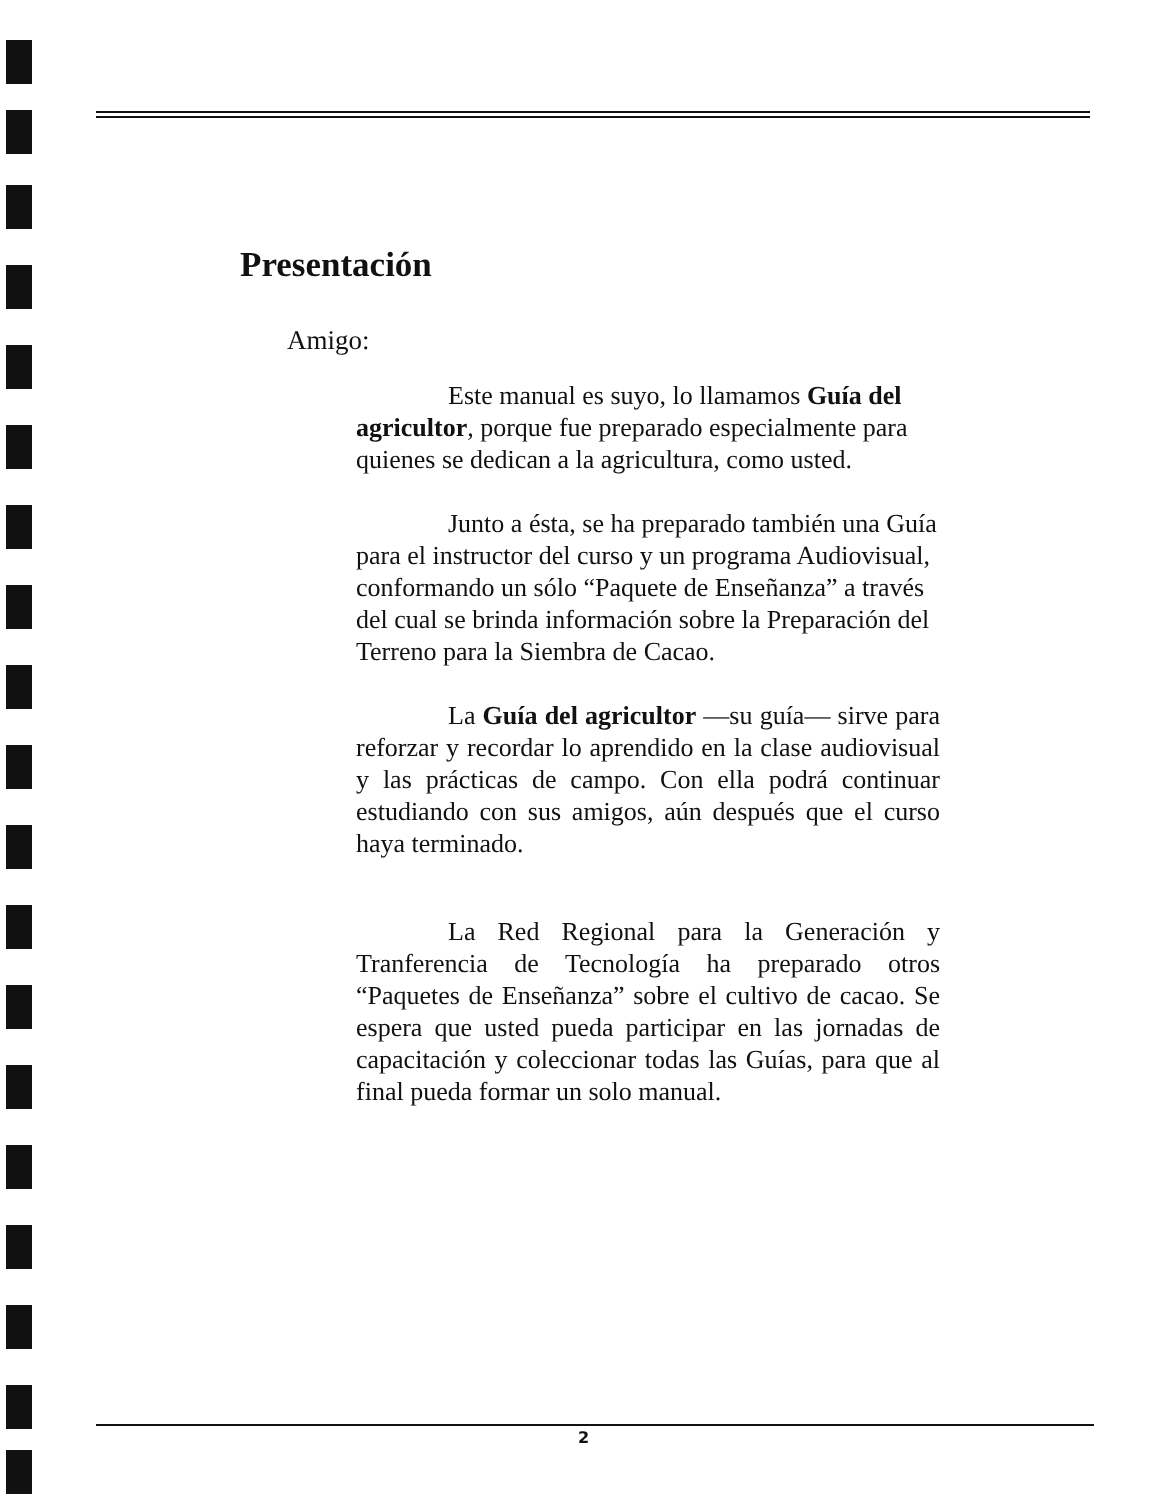Presentación
Amigo:
Este manual es suyo, lo llamamos Guía del agricultor, porque fue preparado especialmente para quienes se dedican a la agricultura, como usted.
Junto a ésta, se ha preparado también una Guía para el instructor del curso y un programa Audiovisual, conformando un sólo “Paquete de Enseñanza” a través del cual se brinda información sobre la Preparación del Terreno para la Siembra de Cacao.
La Guía del agricultor —su guía— sirve para reforzar y recordar lo aprendido en la clase audiovisual y las prácticas de campo. Con ella podrá continuar estudiando con sus amigos, aún después que el curso haya terminado.
La Red Regional para la Generación y Tranferencia de Tecnología ha preparado otros “Paquetes de Enseñanza” sobre el cultivo de cacao. Se espera que usted pueda participar en las jornadas de capacitación y coleccionar todas las Guías, para que al final pueda formar un solo manual.
2